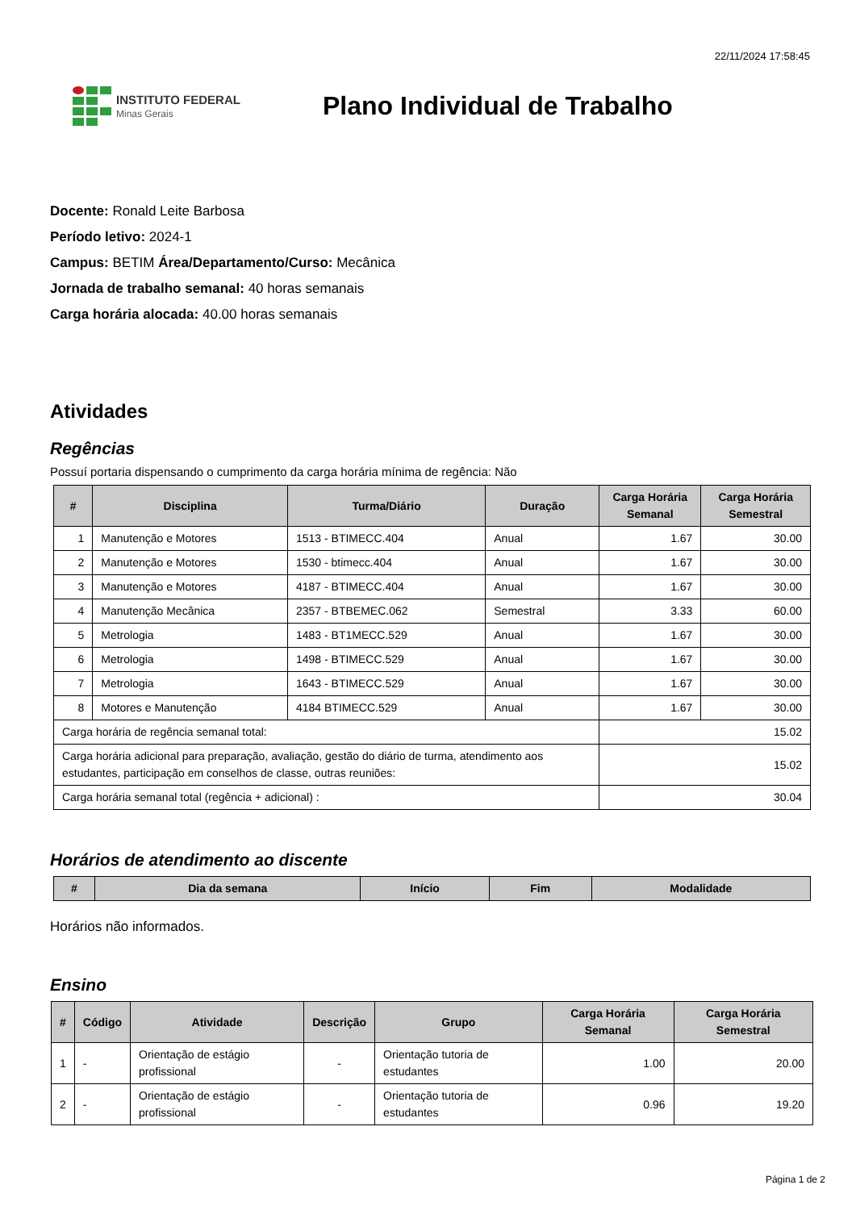22/11/2024 17:58:45
INSTITUTO FEDERAL
Minas Gerais
Plano Individual de Trabalho
Docente: Ronald Leite Barbosa
Período letivo: 2024-1
Campus: BETIM Área/Departamento/Curso: Mecânica
Jornada de trabalho semanal: 40 horas semanais
Carga horária alocada: 40.00 horas semanais
Atividades
Regências
Possuí portaria dispensando o cumprimento da carga horária mínima de regência: Não
| # | Disciplina | Turma/Diário | Duração | Carga Horária Semanal | Carga Horária Semestral |
| --- | --- | --- | --- | --- | --- |
| 1 | Manutenção e Motores | 1513 - BTIMECC.404 | Anual | 1.67 | 30.00 |
| 2 | Manutenção e Motores | 1530 - btimecc.404 | Anual | 1.67 | 30.00 |
| 3 | Manutenção e Motores | 4187 - BTIMECC.404 | Anual | 1.67 | 30.00 |
| 4 | Manutenção Mecânica | 2357 - BTBEMEC.062 | Semestral | 3.33 | 60.00 |
| 5 | Metrologia | 1483 - BT1MECC.529 | Anual | 1.67 | 30.00 |
| 6 | Metrologia | 1498 - BTIMECC.529 | Anual | 1.67 | 30.00 |
| 7 | Metrologia | 1643 - BTIMECC.529 | Anual | 1.67 | 30.00 |
| 8 | Motores e Manutenção | 4184 BTIMECC.529 | Anual | 1.67 | 30.00 |
| Carga horária de regência semanal total: | | | | 15.02 | |
| Carga horária adicional para preparação, avaliação, gestão do diário de turma, atendimento aos estudantes, participação em conselhos de classe, outras reuniões: | | | | 15.02 | |
| Carga horária semanal total (regência + adicional) : | | | | 30.04 | |
Horários de atendimento ao discente
| # | Dia da semana | Início | Fim | Modalidade |
| --- | --- | --- | --- | --- |
Horários não informados.
Ensino
| # | Código | Atividade | Descrição | Grupo | Carga Horária Semanal | Carga Horária Semestral |
| --- | --- | --- | --- | --- | --- | --- |
| 1 | - | Orientação de estágio profissional | - | Orientação tutoria de estudantes | 1.00 | 20.00 |
| 2 | - | Orientação de estágio profissional | - | Orientação tutoria de estudantes | 0.96 | 19.20 |
Página 1 de 2